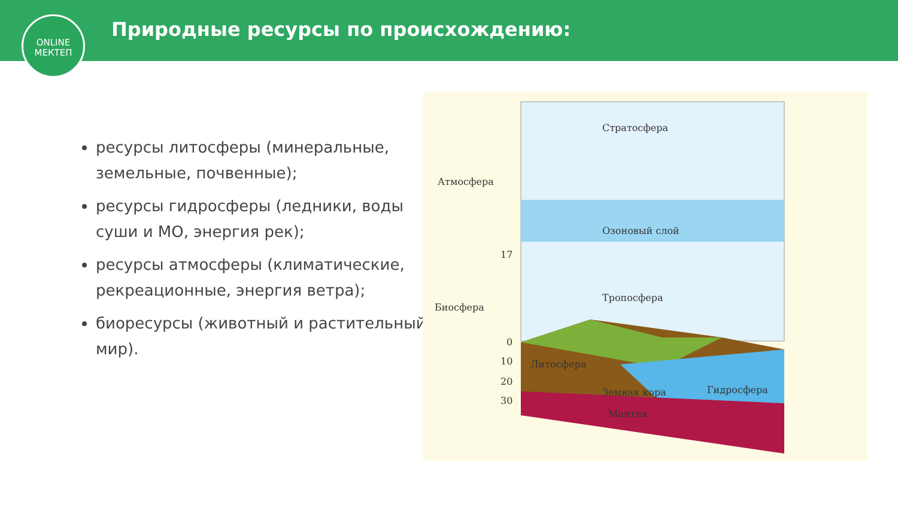ONLINE
МЕКТЕП
Природные ресурсы по происхождению:
ресурсы литосферы (минеральные, земельные, почвенные);
ресурсы гидросферы (ледники, воды суши и МО, энергия рек);
ресурсы атмосферы (климатические, рекреационные, энергия ветра);
биоресурсы (животный и растительный мир).
Стратосфера
Атмосфера
Озоновый слой
17
Тропосфера
Биосфера
0
10 Литосфера
20
Земная кора Гидросфера
30
Мантия